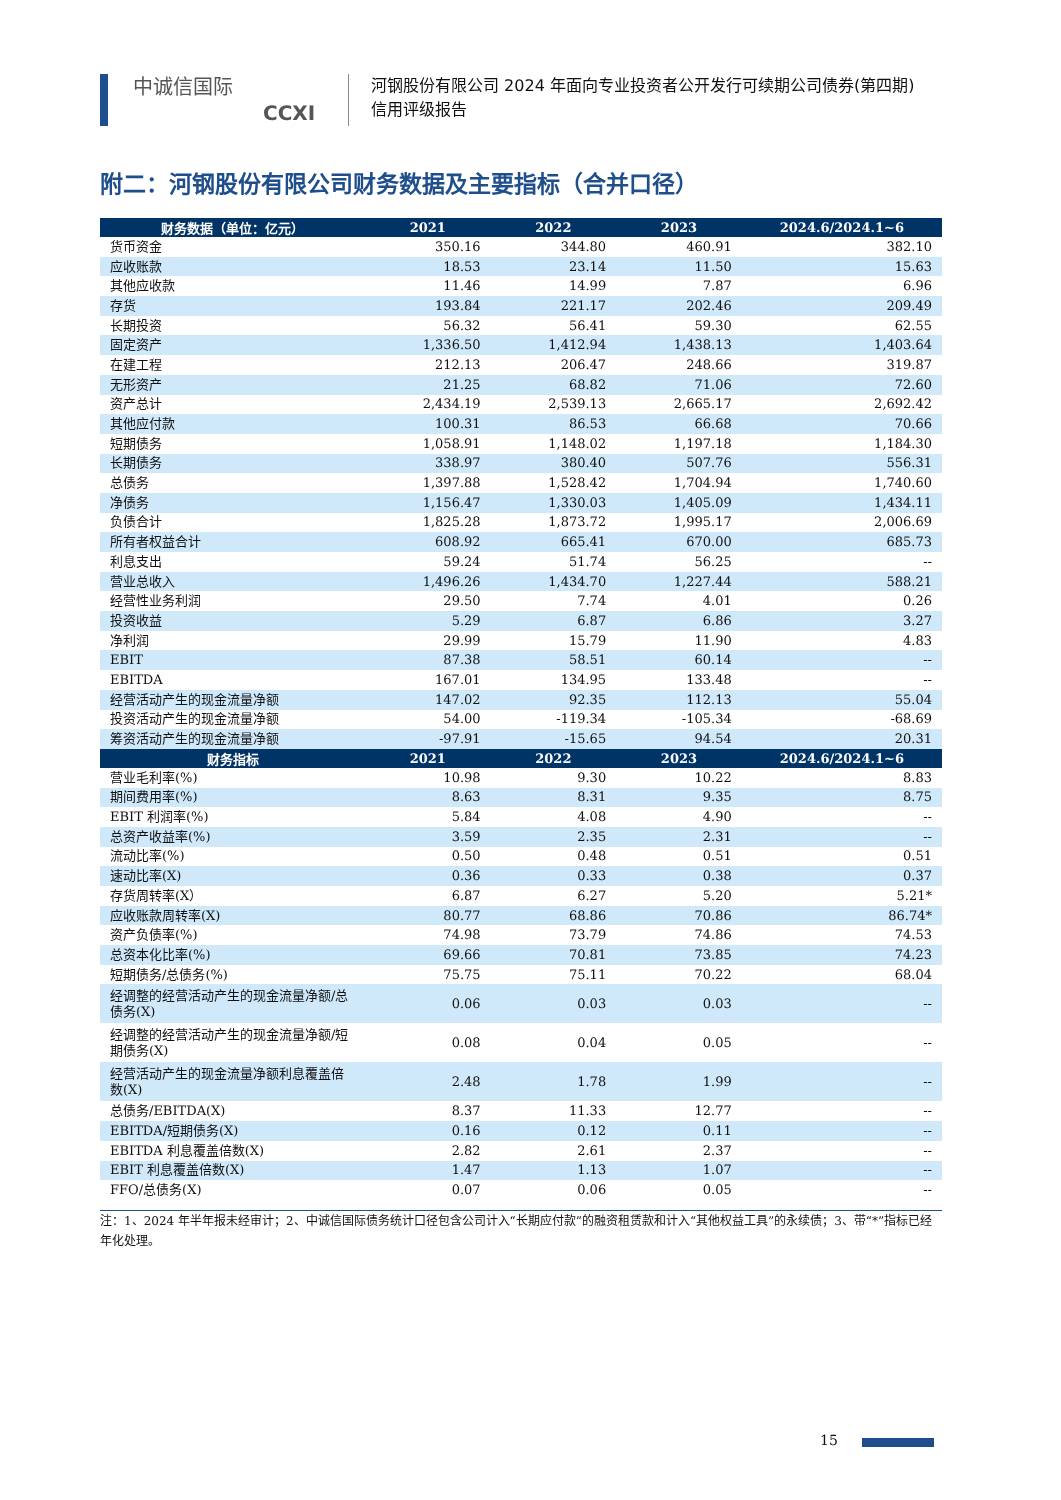中诚信国际
CCXI
河钢股份有限公司 2024 年面向专业投资者公开发行可续期公司债券(第四期)
信用评级报告
附二：河钢股份有限公司财务数据及主要指标（合并口径）
| 财务数据（单位：亿元） | 2021 | 2022 | 2023 | 2024.6/2024.1~6 |
| --- | --- | --- | --- | --- |
| 货币资金 | 350.16 | 344.80 | 460.91 | 382.10 |
| 应收账款 | 18.53 | 23.14 | 11.50 | 15.63 |
| 其他应收款 | 11.46 | 14.99 | 7.87 | 6.96 |
| 存货 | 193.84 | 221.17 | 202.46 | 209.49 |
| 长期投资 | 56.32 | 56.41 | 59.30 | 62.55 |
| 固定资产 | 1,336.50 | 1,412.94 | 1,438.13 | 1,403.64 |
| 在建工程 | 212.13 | 206.47 | 248.66 | 319.87 |
| 无形资产 | 21.25 | 68.82 | 71.06 | 72.60 |
| 资产总计 | 2,434.19 | 2,539.13 | 2,665.17 | 2,692.42 |
| 其他应付款 | 100.31 | 86.53 | 66.68 | 70.66 |
| 短期债务 | 1,058.91 | 1,148.02 | 1,197.18 | 1,184.30 |
| 长期债务 | 338.97 | 380.40 | 507.76 | 556.31 |
| 总债务 | 1,397.88 | 1,528.42 | 1,704.94 | 1,740.60 |
| 净债务 | 1,156.47 | 1,330.03 | 1,405.09 | 1,434.11 |
| 负债合计 | 1,825.28 | 1,873.72 | 1,995.17 | 2,006.69 |
| 所有者权益合计 | 608.92 | 665.41 | 670.00 | 685.73 |
| 利息支出 | 59.24 | 51.74 | 56.25 | -- |
| 营业总收入 | 1,496.26 | 1,434.70 | 1,227.44 | 588.21 |
| 经营性业务利润 | 29.50 | 7.74 | 4.01 | 0.26 |
| 投资收益 | 5.29 | 6.87 | 6.86 | 3.27 |
| 净利润 | 29.99 | 15.79 | 11.90 | 4.83 |
| EBIT | 87.38 | 58.51 | 60.14 | -- |
| EBITDA | 167.01 | 134.95 | 133.48 | -- |
| 经营活动产生的现金流量净额 | 147.02 | 92.35 | 112.13 | 55.04 |
| 投资活动产生的现金流量净额 | 54.00 | -119.34 | -105.34 | -68.69 |
| 筹资活动产生的现金流量净额 | -97.91 | -15.65 | 94.54 | 20.31 |
| 财务指标 | 2021 | 2022 | 2023 | 2024.6/2024.1~6 |
| 营业毛利率(%) | 10.98 | 9.30 | 10.22 | 8.83 |
| 期间费用率(%) | 8.63 | 8.31 | 9.35 | 8.75 |
| EBIT 利润率(%) | 5.84 | 4.08 | 4.90 | -- |
| 总资产收益率(%) | 3.59 | 2.35 | 2.31 | -- |
| 流动比率(%) | 0.50 | 0.48 | 0.51 | 0.51 |
| 速动比率(X) | 0.36 | 0.33 | 0.38 | 0.37 |
| 存货周转率(X） | 6.87 | 6.27 | 5.20 | 5.21* |
| 应收账款周转率(X) | 80.77 | 68.86 | 70.86 | 86.74* |
| 资产负债率(%) | 74.98 | 73.79 | 74.86 | 74.53 |
| 总资本化比率(%) | 69.66 | 70.81 | 73.85 | 74.23 |
| 短期债务/总债务(%) | 75.75 | 75.11 | 70.22 | 68.04 |
| 经调整的经营活动产生的现金流量净额/总债务(X) | 0.06 | 0.03 | 0.03 | -- |
| 经调整的经营活动产生的现金流量净额/短期债务(X) | 0.08 | 0.04 | 0.05 | -- |
| 经营活动产生的现金流量净额利息覆盖倍数(X) | 2.48 | 1.78 | 1.99 | -- |
| 总债务/EBITDA(X) | 8.37 | 11.33 | 12.77 | -- |
| EBITDA/短期债务(X) | 0.16 | 0.12 | 0.11 | -- |
| EBITDA 利息覆盖倍数(X) | 2.82 | 2.61 | 2.37 | -- |
| EBIT 利息覆盖倍数(X) | 1.47 | 1.13 | 1.07 | -- |
| FFO/总债务(X) | 0.07 | 0.06 | 0.05 | -- |
注：1、2024 年半年报未经审计；2、中诚信国际债务统计口径包含公司计入“长期应付款”的融资租赁款和计入“其他权益工具”的永续债；3、带“*”指标已经年化处理。
15